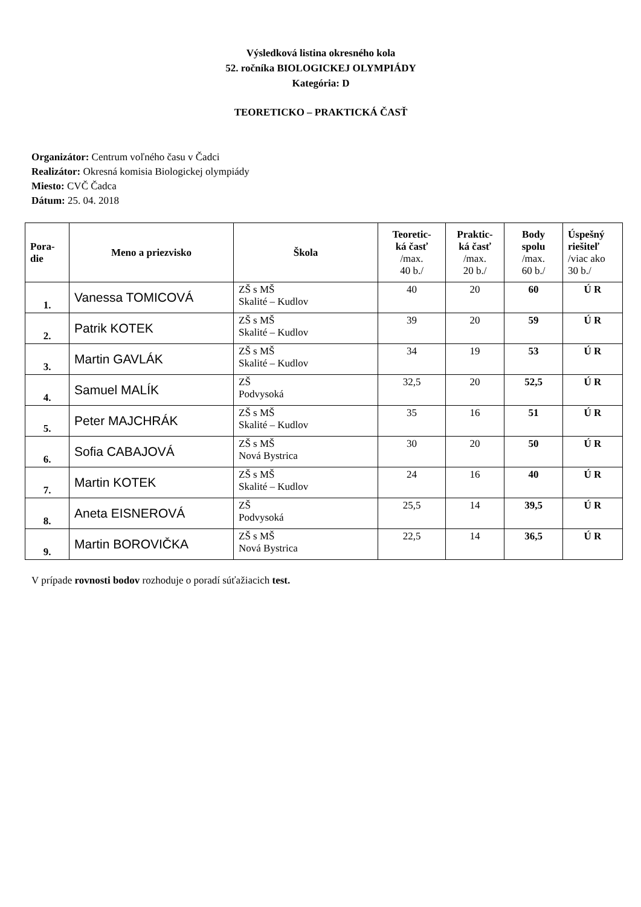Výsledková listina okresného kola
52. ročníka BIOLOGICKEJ OLYMPIÁDY
Kategória: D
TEOREТICKO – PRAKTICKÁ ČASŤ
Organizátor: Centrum voľného času v Čadci
Realizátor: Okresná komisia Biologickej olympiády
Miesto: CVČ Čadca
Dátum: 25. 04. 2018
| Pora- die | Meno a priezvisko | Škola | Teoretic- ká časť /max. 40 b./ | Praktic- ká časť /max. 20 b./ | Body spolu /max. 60 b./ | Úspešný riešiteľ /viac ako 30 b./ |
| --- | --- | --- | --- | --- | --- | --- |
| 1. | Vanessa TOMICOVÁ | ZŠ s MŠ Skalité – Kudlov | 40 | 20 | 60 | Ú R |
| 2. | Patrik KOTEK | ZŠ s MŠ Skalité – Kudlov | 39 | 20 | 59 | Ú R |
| 3. | Martin GAVLÁK | ZŠ s MŠ Skalité – Kudlov | 34 | 19 | 53 | Ú R |
| 4. | Samuel MALÍK | ZŠ Podvysoká | 32,5 | 20 | 52,5 | Ú R |
| 5. | Peter MAJCHRÁK | ZŠ s MŠ Skalité – Kudlov | 35 | 16 | 51 | Ú R |
| 6. | Sofia CABAJOVÁ | ZŠ s MŠ Nová Bystrica | 30 | 20 | 50 | Ú R |
| 7. | Martin KOTEK | ZŠ s MŠ Skalité – Kudlov | 24 | 16 | 40 | Ú R |
| 8. | Aneta EISNEROVÁ | ZŠ Podvysoká | 25,5 | 14 | 39,5 | Ú R |
| 9. | Martin BOROVIČKA | ZŠ s MŠ Nová Bystrica | 22,5 | 14 | 36,5 | Ú R |
V prípade rovnosti bodov rozhoduje o poradí súťažiacich test.